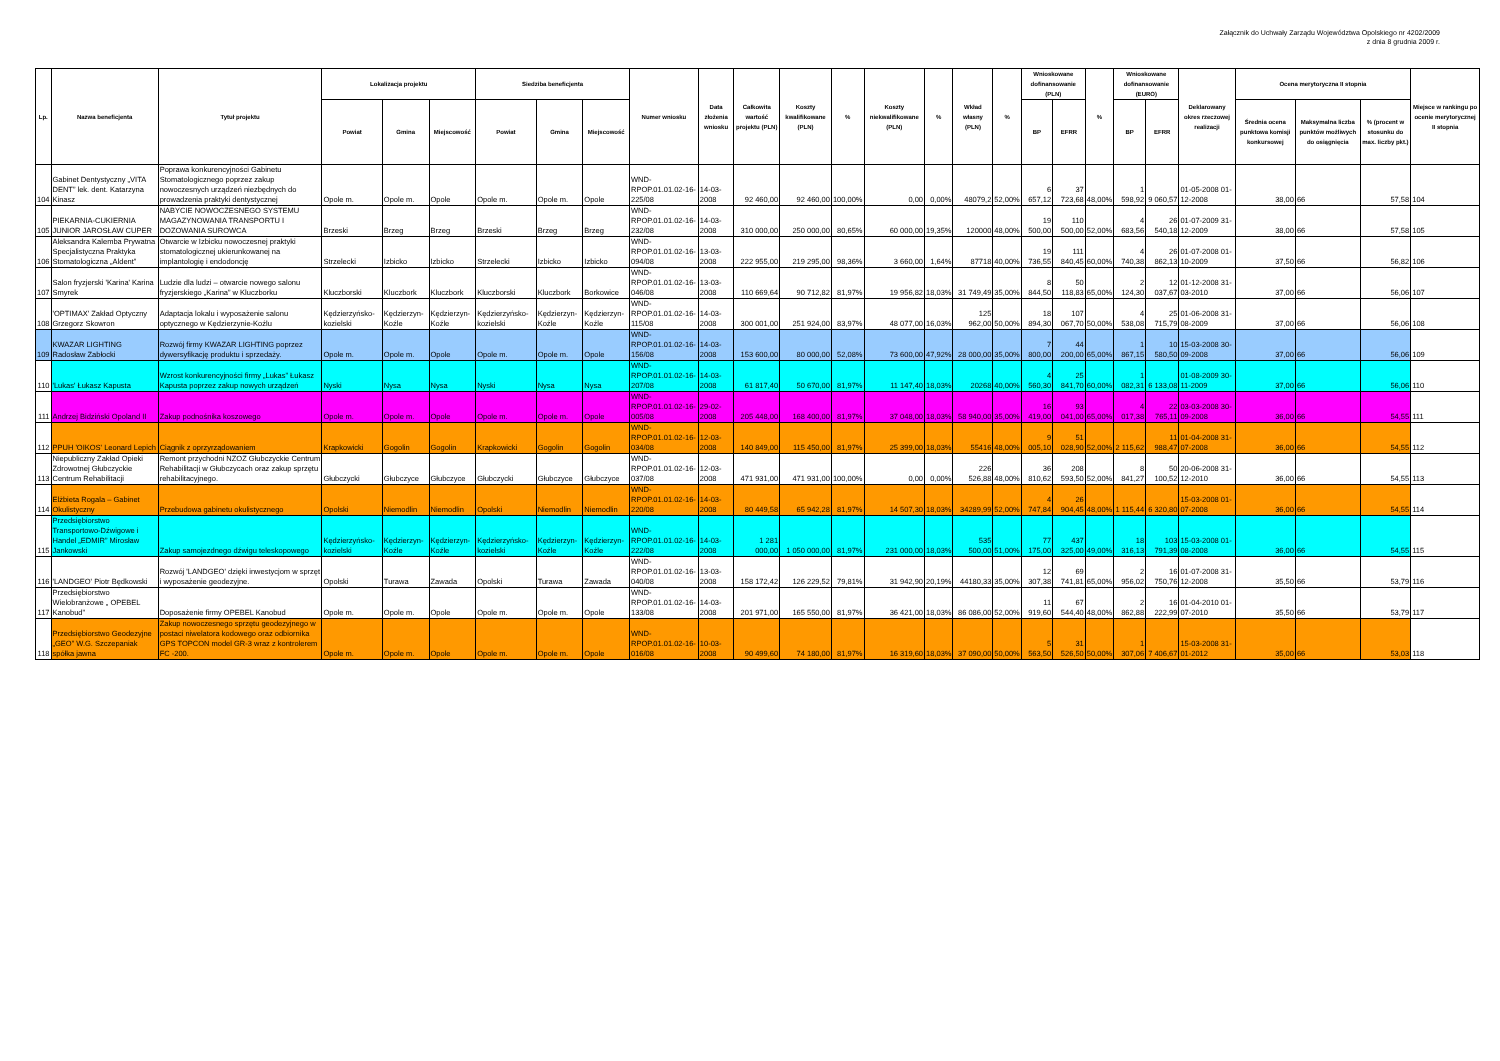Załącznik do Uchwały Zarządu Województwa Opolskiego nr 4202/2009
z dnia 8 grudnia 2009 r.
| Lp. | Nazwa beneficjenta | Tytuł projektu | Lokalizacja projektu | | | Siedziba beneficjenta | | | Numer wniosku | Data złożenia wniosku | Całkowita wartość projektu (PLN) | Koszty kwalifikowane (PLN) | % | Koszty niekwalifikowane (PLN) | % | Wkład własny (PLN) | % | Wnioskowane dofinansowanie (PLN) | | % | Wnioskowane dofinansowanie (EURO) | | Deklarowany okres rzeczowej realizacji | Ocena merytoryczna II stopnia | | | Miejsce w rankingu po ocenie merytorycznej II stopnia |
| --- | --- | --- | --- | --- | --- | --- | --- | --- | --- | --- | --- | --- | --- | --- | --- | --- | --- | --- | --- | --- | --- | --- | --- | --- | --- | --- | --- |
| | | | Powiat | Gmina | Miejscowość | Powiat | Gmina | Miejscowość | | | | | | | | | | BP | EFRR | | BP | EFRR | | Średnia ocena punktowa komisji konkursowej | Maksymalna liczba punktów możliwych do osiągnięcia | % (procent w stosunku do max. liczby pkt.) | |
| 104 | Gabinet Dentystyczny „VITA DENT” lek. dent. Katarzyna Kinasz | Poprawa konkurencyjności Gabinetu Stomatologicznego poprzez zakup nowoczesnych urządzeń niezbędnych do prowadzenia praktyki dentystycznej | Opole m. | Opole m. | Opole | Opole m. | Opole m. | Opole | WND-RPOP.01.01.02-16-225/08 | 14-03-2008 | 92 460,00 | 92 460,00 | 100,00% | 0,00 | 0,00% | 48079,2 | 52,00% | 6 657,12 | 37 723,68 | 48,00% | 1 598,92 | 9 060,57 | 01-05-2008 01-12-2008 | 38,00 | 66 | 57,58 | 104 |
| 105 | PIEKARNIA-CUKIERNIA JUNIOR JAROSŁAW CUPER | NABYCIE NOWOCZESNEGO SYSTEMU MAGAZYNOWANIA TRANSPORTU I DOZOWANIA SUROWCA | Brzeski | Brzeg | Brzeg | Brzeski | Brzeg | Brzeg | WND-RPOP.01.01.02-16-232/08 | 14-03-2008 | 310 000,00 | 250 000,00 | 80,65% | 60 000,00 | 19,35% | 120000 | 48,00% | 19 500,00 | 110 500,00 | 52,00% | 4 683,56 | 26 540,18 | 01-07-2009 31-12-2009 | 38,00 | 66 | 57,58 | 105 |
| 106 | Aleksandra Kalemba Prywatna Specjalistyczna Praktyka Stomatologiczna „Aldent” | Otwarcie w Izbicku nowoczesnej praktyki stomatologicznej ukierunkowanej na implantologię i endodoncję | Strzelecki | Izbicko | Izbicko | Strzelecki | Izbicko | Izbicko | WND-RPOP.01.01.02-16-094/08 | 13-03-2008 | 222 955,00 | 219 295,00 | 98,36% | 3 660,00 | 1,64% | 87718 | 40,00% | 19 736,55 | 111 840,45 | 60,00% | 4 740,38 | 26 862,13 | 01-07-2008 01-10-2009 | 37,50 | 66 | 56,82 | 106 |
| 107 | Salon fryzjerski 'Karina' Karina Smyrek | Ludzie dla ludzi – otwarcie nowego salonu fryzjerskiego „Karina” w Kluczborku | Kluczborski | Kluczbork | Kluczbork | Kluczborski | Kluczbork | Borkowice | WND-RPOP.01.01.02-16-046/08 | 13-03-2008 | 110 669,64 | 90 712,82 | 81,97% | 19 956,82 | 18,03% | 31 749,49 | 35,00% | 8 844,50 | 50 118,83 | 65,00% | 2 124,30 | 12 037,67 | 01-12-2008 31-03-2010 | 37,00 | 66 | 56,06 | 107 |
| 108 | 'OPTIMAX' Zakład Optyczny Grzegorz Skowron | Adaptacja lokalu i wyposażenie salonu optycznego w Kędzierzynie-Koźlu | Kędzierzyńsko-kozielski | Kędzierzyn-Koźle | Kędzierzyn-Koźle | Kędzierzyńsko-kozielski | Kędzierzyn-Koźle | Kędzierzyn-Koźle | WND-RPOP.01.01.02-16-115/08 | 14-03-2008 | 300 001,00 | 251 924,00 | 83,97% | 48 077,00 | 16,03% | 125 962,00 | 50,00% | 18 894,30 | 107 067,70 | 50,00% | 4 538,08 | 25 715,79 | 01-06-2008 31-08-2009 | 37,00 | 66 | 56,06 | 108 |
| 109 | KWAZAR LIGHTING Radosław Zabłocki | Rozwój firmy KWAZAR LIGHTING poprzez dywersyfikację produktu i sprzedaży. | Opole m. | Opole m. | Opole | Opole m. | Opole m. | Opole | WND-RPOP.01.01.02-16-156/08 | 14-03-2008 | 153 600,00 | 80 000,00 | 52,08% | 73 600,00 | 47,92% | 28 000,00 | 35,00% | 7 800,00 | 44 200,00 | 65,00% | 1 867,15 | 10 580,50 | 15-03-2008 30-09-2008 | 37,00 | 66 | 56,06 | 109 |
| 110 | 'Lukas' Łukasz Kapusta | Wzrost konkurencyjności firmy „Lukas” Łukasz Kapusta poprzez zakup nowych urządzeń | Nyski | Nysa | Nysa | Nyski | Nysa | Nysa | WND-RPOP.01.01.02-16-207/08 | 14-03-2008 | 61 817,40 | 50 670,00 | 81,97% | 11 147,40 | 18,03% | 20268 | 40,00% | 4 560,30 | 25 841,70 | 60,00% | 1 082,31 | 6 133,08 | 01-08-2009 30-11-2009 | 37,00 | 66 | 56,06 | 110 |
| 111 | Andrzej Bidziński Opoland II | Zakup podnośnika koszowego | Opole m. | Opole m. | Opole | Opole m. | Opole m. | Opole | WND-RPOP.01.01.02-16-005/08 | 29-02-2008 | 205 448,00 | 168 400,00 | 81,97% | 37 048,00 | 18,03% | 58 940,00 | 35,00% | 16 419,00 | 93 041,00 | 65,00% | 4 017,38 | 22 765,11 | 03-03-2008 30-09-2008 | 36,00 | 66 | 54,55 | 111 |
| 112 | PPUH 'OIKOS' Leonard Lepich | Ciągnik z oprzyrządowaniem | Krapkowicki | Gogolin | Gogolin | Krapkowicki | Gogolin | Gogolin | WND-RPOP.01.01.02-16-034/08 | 12-03-2008 | 140 849,00 | 115 450,00 | 81,97% | 25 399,00 | 18,03% | 55416 | 48,00% | 9 005,10 | 51 028,90 | 52,00% | 2 115,62 | 11 988,47 | 01-04-2008 31-07-2008 | 36,00 | 66 | 54,55 | 112 |
| 113 | Niepubliczny Zakład Opieki Zdrowotnej Głubczyckie Centrum Rehabilitacji | Remont przychodni NZOZ Głubczyckie Centrum Rehabilitacji w Głubczycach oraz zakup sprzętu rehabilitacyjnego. | Głubczycki | Głubczyce | Głubczyce | Głubczycki | Głubczyce | Głubczyce | WND-RPOP.01.01.02-16-037/08 | 12-03-2008 | 471 931,00 | 471 931,00 | 100,00% | 0,00 | 0,00% | 226 526,88 | 48,00% | 36 810,62 | 208 593,50 | 52,00% | 8 841,27 | 50 100,52 | 20-06-2008 31-12-2010 | 36,00 | 66 | 54,55 | 113 |
| 114 | Elżbieta Rogala – Gabinet Okulistyczny | Przebudowa gabinetu okulistycznego | Opolski | Niemodlin | Niemodlin | Opolski | Niemodlin | Niemodlin | WND-RPOP.01.01.02-16-220/08 | 14-03-2008 | 80 449,58 | 65 942,28 | 81,97% | 14 507,30 | 18,03% | 34289,99 | 52,00% | 4 747,84 | 26 904,45 | 48,00% | 1 115,44 | 6 320,80 | 15-03-2008 01-07-2008 | 36,00 | 66 | 54,55 | 114 |
| 115 | Przedsiębiorstwo Transportowo-Dźwigowe i Handel „EDMIR” Mirosław Jankowski | Zakup samojezdnego dźwigu teleskopowego | Kędzierzyńsko-kozielski | Kędzierzyn-Koźle | Kędzierzyn-Koźle | Kędzierzyńsko-kozielski | Kędzierzyn-Koźle | Kędzierzyn-Koźle | WND-RPOP.01.01.02-16-222/08 | 14-03-2008 | 1 281 000,00 | 1 050 000,00 | 81,97% | 231 000,00 | 18,03% | 535 500,00 | 51,00% | 77 175,00 | 437 325,00 | 49,00% | 18 316,13 | 103 791,39 | 15-03-2008 01-08-2008 | 36,00 | 66 | 54,55 | 115 |
| 116 | 'LANDGEO' Piotr Będkowski | Rozwój 'LANDGEO' dzięki inwestycjom w sprzęt i wyposażenie geodezyjne. | Opolski | Turawa | Zawada | Opolski | Turawa | Zawada | WND-RPOP.01.01.02-16-040/08 | 13-03-2008 | 158 172,42 | 126 229,52 | 79,81% | 31 942,90 | 20,19% | 44180,33 | 35,00% | 12 307,38 | 69 741,81 | 65,00% | 2 956,02 | 16 750,76 | 01-07-2008 31-12-2008 | 35,50 | 66 | 53,79 | 116 |
| 117 | Przedsiębiorstwo Wielobranżowe „ OPEBEL Kanobud” | Doposażenie firmy OPEBEL Kanobud | Opole m. | Opole m. | Opole | Opole m. | Opole m. | Opole | WND-RPOP.01.01.02-16-133/08 | 14-03-2008 | 201 971,00 | 165 550,00 | 81,97% | 36 421,00 | 18,03% | 86 086,00 | 52,00% | 11 919,60 | 67 544,40 | 48,00% | 2 862,88 | 16 222,99 | 01-04-2010 01-07-2010 | 35,50 | 66 | 53,79 | 117 |
| 118 | Przedsiębiorstwo Geodezyjne „GEO” W.G. Szczepaniak spółka jawna | Zakup nowoczesnego sprzętu geodezyjnego w postaci niwelatora kodowego oraz odbiornika GPS TOPCON model GR-3 wraz z kontrolerem FC -200. | Opole m. | Opole m. | Opole | Opole m. | Opole m. | Opole | WND-RPOP.01.01.02-16-016/08 | 10-03-2008 | 90 499,60 | 74 180,00 | 81,97% | 16 319,60 | 18,03% | 37 090,00 | 50,00% | 5 563,50 | 31 526,50 | 50,00% | 1 307,06 | 7 406,67 | 15-03-2008 31-01-2012 | 35,00 | 66 | 53,03 | 118 |